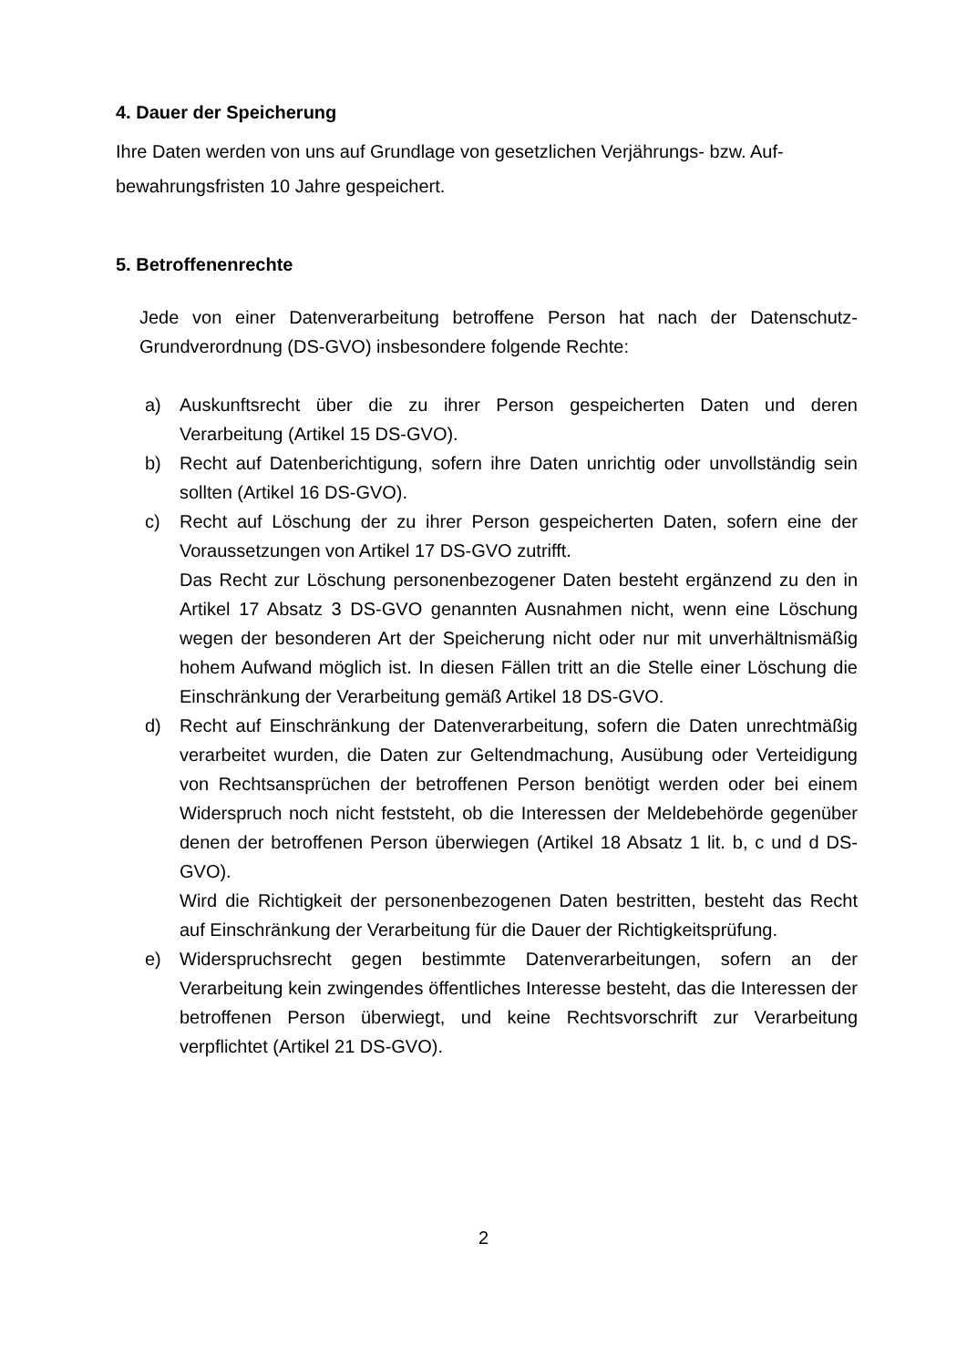4. Dauer der Speicherung
Ihre Daten werden von uns auf Grundlage von gesetzlichen Verjährungs- bzw. Auf-
bewahrungsfristen 10 Jahre gespeichert.
5. Betroffenenrechte
Jede von einer Datenverarbeitung betroffene Person hat nach der Datenschutz-Grundverordnung (DS-GVO) insbesondere folgende Rechte:
a) Auskunftsrecht über die zu ihrer Person gespeicherten Daten und deren Verarbeitung (Artikel 15 DS-GVO).
b) Recht auf Datenberichtigung, sofern ihre Daten unrichtig oder unvollständig sein sollten (Artikel 16 DS-GVO).
c) Recht auf Löschung der zu ihrer Person gespeicherten Daten, sofern eine der Voraussetzungen von Artikel 17 DS-GVO zutrifft.
Das Recht zur Löschung personenbezogener Daten besteht ergänzend zu den in Artikel 17 Absatz 3 DS-GVO genannten Ausnahmen nicht, wenn eine Löschung wegen der besonderen Art der Speicherung nicht oder nur mit unverhältnismäßig hohem Aufwand möglich ist. In diesen Fällen tritt an die Stelle einer Löschung die Einschränkung der Verarbeitung gemäß Artikel 18 DS-GVO.
d) Recht auf Einschränkung der Datenverarbeitung, sofern die Daten unrechtmäßig verarbeitet wurden, die Daten zur Geltendmachung, Ausübung oder Verteidigung von Rechtsansprüchen der betroffenen Person benötigt werden oder bei einem Widerspruch noch nicht feststeht, ob die Interessen der Meldebehörde gegenüber denen der betroffenen Person überwiegen (Artikel 18 Absatz 1 lit. b, c und d DS-GVO).
Wird die Richtigkeit der personenbezogenen Daten bestritten, besteht das Recht auf Einschränkung der Verarbeitung für die Dauer der Richtigkeitsprüfung.
e) Widerspruchsrecht gegen bestimmte Datenverarbeitungen, sofern an der Verarbeitung kein zwingendes öffentliches Interesse besteht, das die Interessen der betroffenen Person überwiegt, und keine Rechtsvorschrift zur Verarbeitung verpflichtet (Artikel 21 DS-GVO).
2